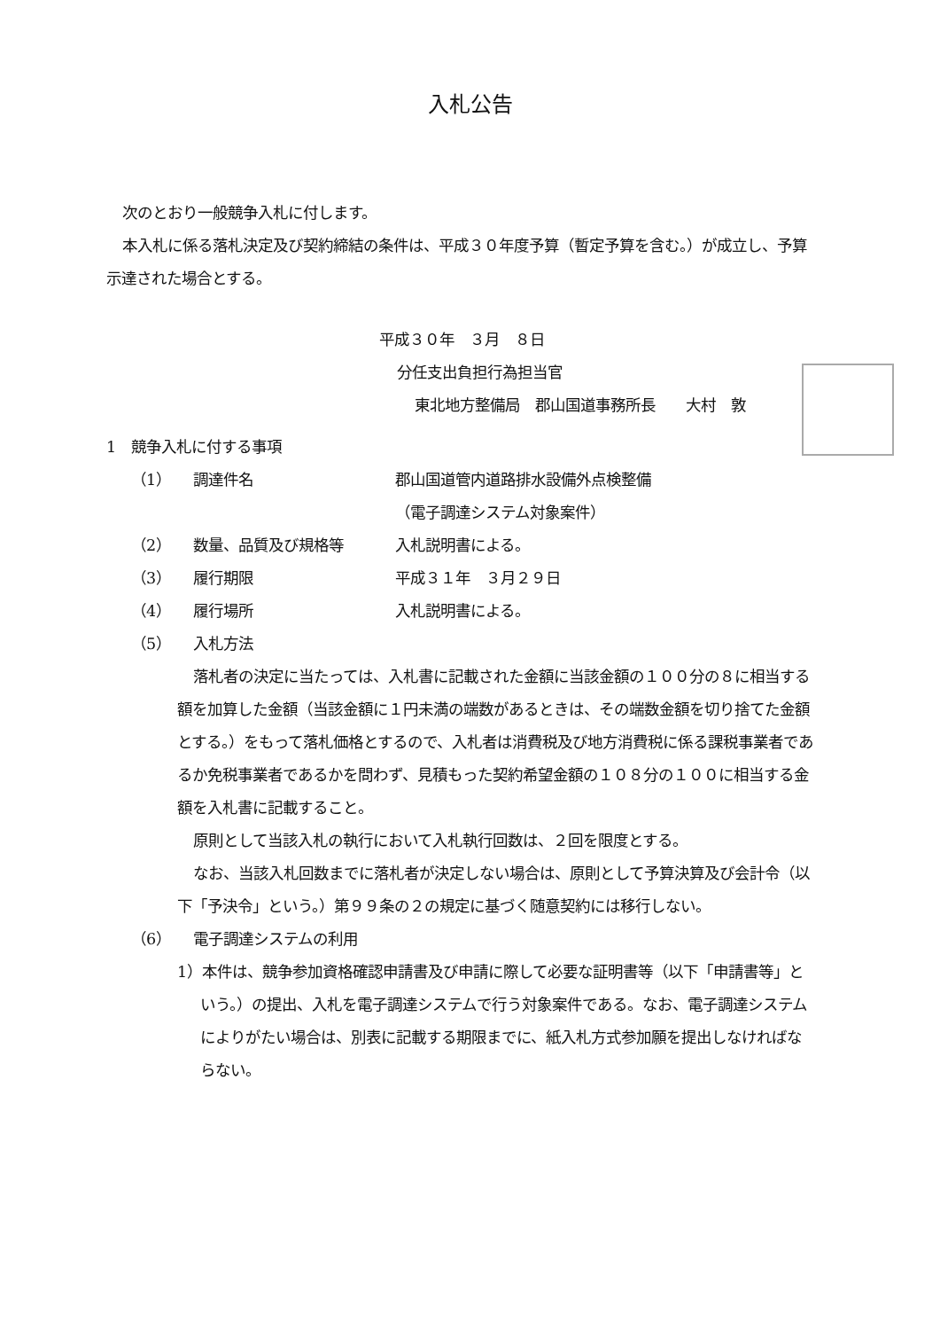入札公告
次のとおり一般競争入札に付します。
本入札に係る落札決定及び契約締結の条件は、平成３０年度予算（暫定予算を含む。）が成立し、予算示達された場合とする。
平成３０年　３月　８日
分任支出負担行為担当官
東北地方整備局　郡山国道事務所長　　大村　敦
1　競争入札に付する事項
（1） 調達件名 郡山国道管内道路排水設備外点検整備
（電子調達システム対象案件）
（2） 数量、品質及び規格等 入札説明書による。
（3） 履行期限 平成３１年　３月２９日
（4） 履行場所 入札説明書による。
（5） 入札方法
落札者の決定に当たっては、入札書に記載された金額に当該金額の１００分の８に相当する額を加算した金額（当該金額に１円未満の端数があるときは、その端数金額を切り捨てた金額とする。）をもって落札価格とするので、入札者は消費税及び地方消費税に係る課税事業者であるか免税事業者であるかを問わず、見積もった契約希望金額の１０８分の１００に相当する金額を入札書に記載すること。
原則として当該入札の執行において入札執行回数は、２回を限度とする。
なお、当該入札回数までに落札者が決定しない場合は、原則として予算決算及び会計令（以下「予決令」という。）第９９条の２の規定に基づく随意契約には移行しない。
（6） 電子調達システムの利用
1）本件は、競争参加資格確認申請書及び申請に際して必要な証明書等（以下「申請書等」という。）の提出、入札を電子調達システムで行う対象案件である。なお、電子調達システムによりがたい場合は、別表に記載する期限までに、紙入札方式参加願を提出しなければならない。